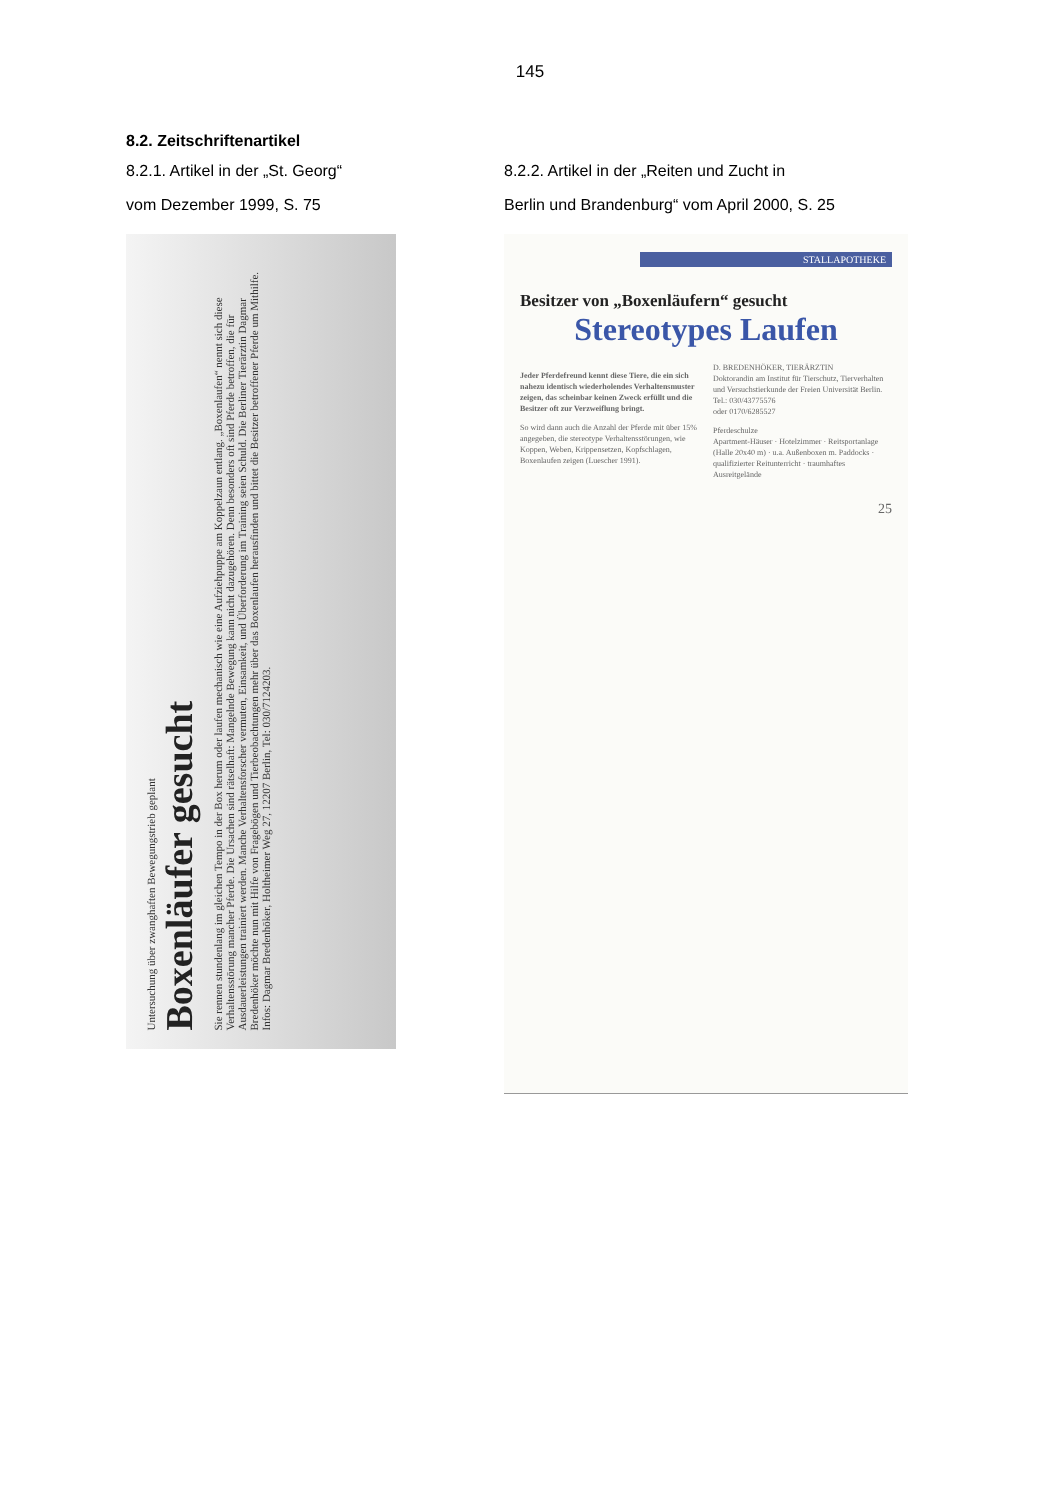145
8.2. Zeitschriftenartikel
8.2.1. Artikel in der „St. Georg“
vom Dezember 1999, S. 75
Untersuchung über zwanghaften Bewegungstrieb geplant
Boxenläufer gesucht
Sie rennen stundenlang im gleichen Tempo in der Box herum oder laufen mechanisch wie eine Aufziehpuppe am Koppelzaun entlang. „Boxenlaufen“ nennt sich diese Verhaltensstörung mancher Pferde. Die Ursachen sind rätselhaft: Mangelnde Bewegung kann nicht dazugehören. Denn besonders oft sind Pferde betroffen, die für Ausdauerleistungen trainiert werden. Manche Verhaltensforscher vermuten, Einsamkeit, und Überforderung im Training seien Schuld. Die Berliner Tierärztin Dagmar Bredenhöker möchte nun mit Hilfe von Fragebögen und Tierbeobachtungen mehr über das Boxenlaufen herausfinden und bittet die Besitzer betroffener Pferde um Mithilfe. Infos: Dagmar Bredenhöker, Holtheimer Weg 27, 12207 Berlin, Tel: 030/7124203.
8.2.2. Artikel in der „Reiten und Zucht in
Berlin und Brandenburg“ vom April 2000, S. 25
STALLAPOTHEKE
Besitzer von „Boxenläufern“ gesucht
Stereotypes Laufen
Jeder Pferdefreund kennt diese Tiere, die ein sich nahezu identisch wiederholendes Verhaltensmuster zeigen, das scheinbar keinen Zweck erfüllt und die Besitzer oft zur Verzweiflung bringt.
So wird dann auch die Anzahl der Pferde mit über 15% angegeben, die stereotype Verhaltensstörungen, wie Koppen, Weben, Krippensetzen, Kopfschlagen, Boxenlaufen zeigen (Luescher 1991).
D. BREDENHÖKER, TIERÄRZTIN
Doktorandin am Institut für Tierschutz, Tierverhalten und Versuchstierkunde der Freien Universität Berlin.
Tel.: 030/43775576
oder 0170/6285527
Pferdeschulze
Apartment-Häuser · Hotelzimmer · Reitsportanlage (Halle 20x40 m) · u.a. Außenboxen m. Paddocks · qualifizierter Reitunterricht · traumhaftes Ausreitgelände
25